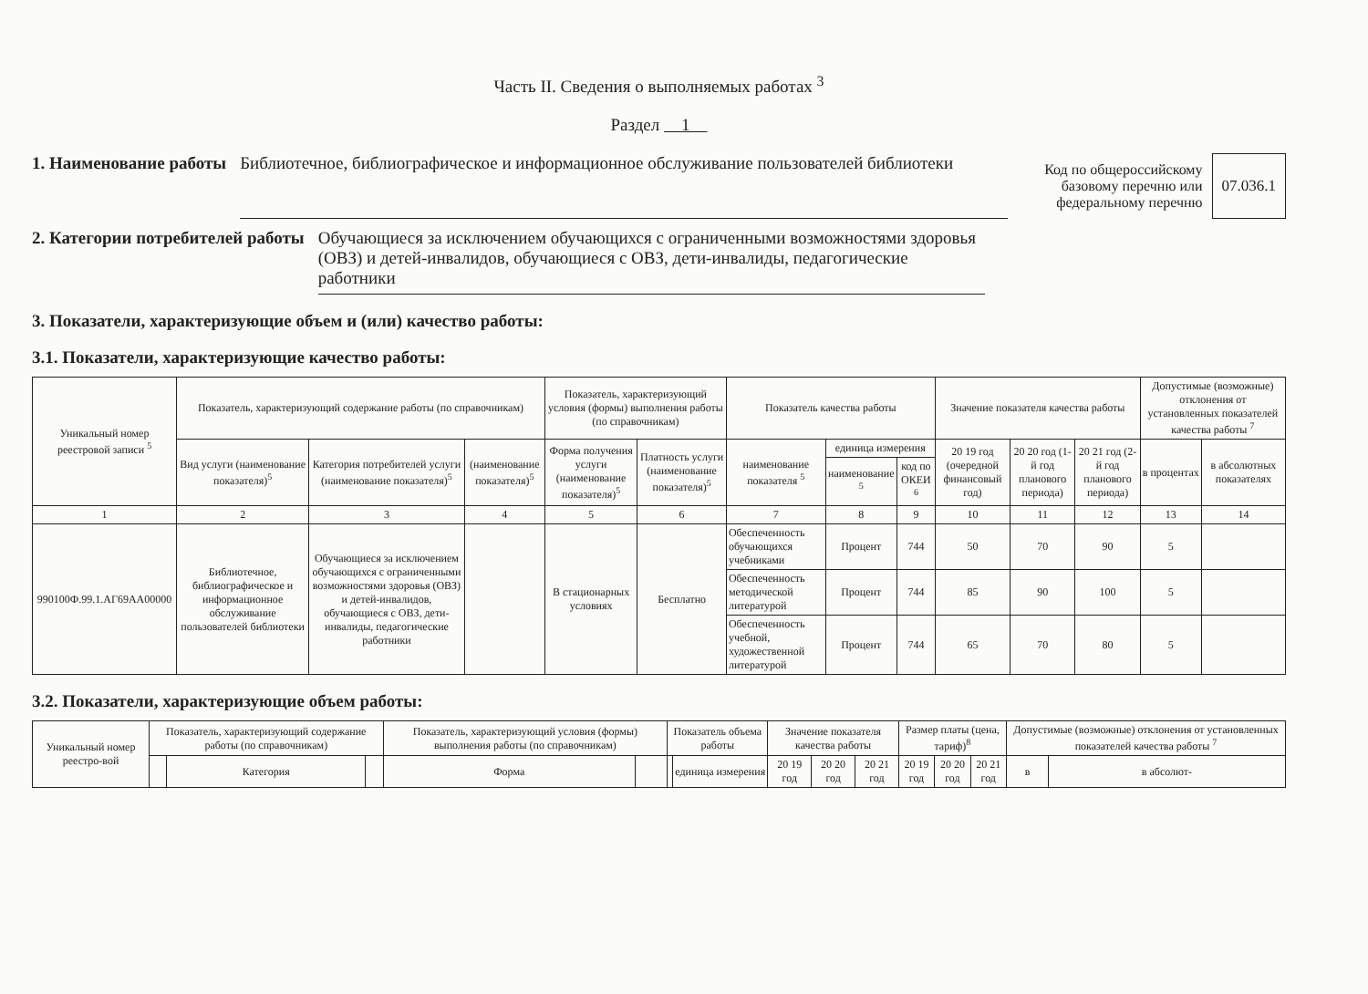Часть II. Сведения о выполняемых работах <sup>3</sup>
Раздел 1
1. Наименование работы Библиотечное, библиографическое и информационное обслуживание пользователей библиотеки
Код по общероссийскому
базовому перечню или
федеральному перечню
07.036.1
2. Категории потребителей работы Обучающиеся за исключением обучающихся с ограниченными возможностями здоровья (ОВЗ) и детей-инвалидов, обучающиеся с ОВЗ, дети-инвалиды, педагогические работники
3. Показатели, характеризующие объем и (или) качество работы:
3.1. Показатели, характеризующие качество работы:
| Уникальный номер реестровой записи <sup>5</sup> | Показатель, характеризующий содержание работы (по справочникам) | | | Показатель, характеризующий условия (формы) выполнения работы (по справочникам) | | Показатель качества работы | | | Значение показателя качества работы | | | Допустимые (возможные) отклонения от установленных показателей качества работы <sup>7</sup> | |
| --- | --- | --- | --- | --- | --- | --- | --- | --- | --- | --- | --- | --- | --- |
| | Вид услуги (наименование показателя)<sup>5</sup> | Категория потребителей услуги (наименование показателя)<sup>5</sup> | (наименование показателя)<sup>5</sup> | Форма получения услуги (наименование показателя)<sup>5</sup> | Платность услуги (наименование показателя)<sup>5</sup> | наименование показателя <sup>5</sup> | единица измерения | | 20 19 год (очередной финансовый год) | 20 20 год (1-й год планового периода) | 20 21 год (2-й год планового периода) | в процентах | в абсолютных показателях |
| | | | | | | | наименование <sup>5</sup> | код по ОКЕИ <sup>6</sup> | | | | | |
| 1 | 2 | 3 | 4 | 5 | 6 | 7 | 8 | 9 | 10 | 11 | 12 | 13 | 14 |
| 990100Ф.99.1.АГ69АА00000 | Библиотечное, библиографическое и информационное обслуживание пользователей библиотеки | Обучающиеся за исключением обучающихся с ограниченными возможностями здоровья (ОВЗ) и детей-инвалидов, обучающиеся с ОВЗ, дети-инвалиды, педагогические работники | | В стационарных условиях | Бесплатно | Обеспеченность обучающихся учебниками | Процент | 744 | 50 | 70 | 90 | 5 | |
| | | | | | | Обеспеченность методической литературой | Процент | 744 | 85 | 90 | 100 | 5 | |
| | | | | | | Обеспеченность учебной, художественной литературой | Процент | 744 | 65 | 70 | 80 | 5 | |
3.2. Показатели, характеризующие объем работы:
| Уникальный номер реестро-вой | Показатель, характеризующий содержание работы (по справочникам) | | | Показатель, характеризующий условия (формы) выполнения работы (по справочникам) | | Показатель объема работы | | Значение показателя качества работы | | | Размер платы (цена, тариф)<sup>8</sup> | | | Допустимые (возможные) отклонения от установленных показателей качества работы <sup>7</sup> | |
| --- | --- | --- | --- | --- | --- | --- | --- | --- | --- | --- | --- | --- | --- | --- | --- |
| | | Категория | | Форма | | | единица измерения | 20 19 год | 20 20 год | 20 21 год | 20 19 год | 20 20 год | 20 21 год | в | в абсолют- |